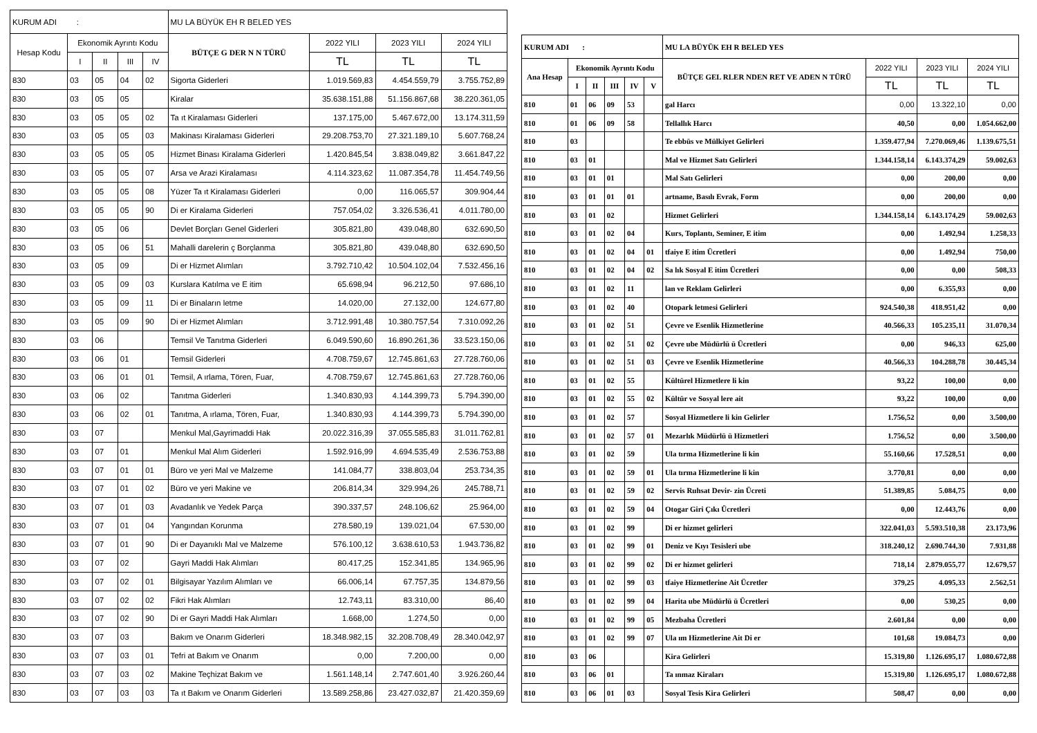| KURUM ADI : | | | | | MU LA BÜYÜK EH R BELED YES | | | |
| Hesap Kodu | Ekonomik Ayrıntı Kodu | | | | BÜTÇE G DER N N TÜRÜ | 2022 YILI | 2023 YILI | 2024 YILI |
| | I | II | III | IV | | TL | TL | TL |
| 830 | 03 | 05 | 04 | 02 | Sigorta Giderleri | 1.019.569,83 | 4.454.559,79 | 3.755.752,89 |
| 830 | 03 | 05 | 05 | | Kiralar | 35.638.151,88 | 51.156.867,68 | 38.220.361,05 |
| 830 | 03 | 05 | 05 | 02 | Ta ıt Kiralaması Giderleri | 137.175,00 | 5.467.672,00 | 13.174.311,59 |
| 830 | 03 | 05 | 05 | 03 | Makinası Kiralaması Giderleri | 29.208.753,70 | 27.321.189,10 | 5.607.768,24 |
| 830 | 03 | 05 | 05 | 05 | Hizmet Binası Kiralama Giderleri | 1.420.845,54 | 3.838.049,82 | 3.661.847,22 |
| 830 | 03 | 05 | 05 | 07 | Arsa ve Arazi Kiralaması | 4.114.323,62 | 11.087.354,78 | 11.454.749,56 |
| 830 | 03 | 05 | 05 | 08 | Yüzer Ta ıt Kiralaması Giderleri | 0,00 | 116.065,57 | 309.904,44 |
| 830 | 03 | 05 | 05 | 90 | Di er Kiralama Giderleri | 757.054,02 | 3.326.536,41 | 4.011.780,00 |
| 830 | 03 | 05 | 06 | | Devlet Borçları Genel Giderleri | 305.821,80 | 439.048,80 | 632.690,50 |
| 830 | 03 | 05 | 06 | 51 | Mahalli darelerin ç Borçlanma | 305.821,80 | 439.048,80 | 632.690,50 |
| 830 | 03 | 05 | 09 | | Di er Hizmet Alımları | 3.792.710,42 | 10.504.102,04 | 7.532.456,16 |
| 830 | 03 | 05 | 09 | 03 | Kurslara Katılma ve E itim | 65.698,94 | 96.212,50 | 97.686,10 |
| 830 | 03 | 05 | 09 | 11 | Di er Binaların letme | 14.020,00 | 27.132,00 | 124.677,80 |
| 830 | 03 | 05 | 09 | 90 | Di er Hizmet Alımları | 3.712.991,48 | 10.380.757,54 | 7.310.092,26 |
| 830 | 03 | 06 | | | Temsil Ve Tanıtma Giderleri | 6.049.590,60 | 16.890.261,36 | 33.523.150,06 |
| 830 | 03 | 06 | 01 | | Temsil Giderleri | 4.708.759,67 | 12.745.861,63 | 27.728.760,06 |
| 830 | 03 | 06 | 01 | 01 | Temsil, A ırlama, Tören, Fuar, | 4.708.759,67 | 12.745.861,63 | 27.728.760,06 |
| 830 | 03 | 06 | 02 | | Tanıtma Giderleri | 1.340.830,93 | 4.144.399,73 | 5.794.390,00 |
| 830 | 03 | 06 | 02 | 01 | Tanıtma, A ırlama, Tören, Fuar, | 1.340.830,93 | 4.144.399,73 | 5.794.390,00 |
| 830 | 03 | 07 | | | Menkul Mal,Gayrimaddi Hak | 20.022.316,39 | 37.055.585,83 | 31.011.762,81 |
| 830 | 03 | 07 | 01 | | Menkul Mal Alım Giderleri | 1.592.916,99 | 4.694.535,49 | 2.536.753,88 |
| 830 | 03 | 07 | 01 | 01 | Büro ve yeri Mal ve Malzeme | 141.084,77 | 338.803,04 | 253.734,35 |
| 830 | 03 | 07 | 01 | 02 | Büro ve yeri Makine ve | 206.814,34 | 329.994,26 | 245.788,71 |
| 830 | 03 | 07 | 01 | 03 | Avadanlık ve Yedek Parça | 390.337,57 | 248.106,62 | 25.964,00 |
| 830 | 03 | 07 | 01 | 04 | Yangından Korunma | 278.580,19 | 139.021,04 | 67.530,00 |
| 830 | 03 | 07 | 01 | 90 | Di er Dayanıklı Mal ve Malzeme | 576.100,12 | 3.638.610,53 | 1.943.736,82 |
| 830 | 03 | 07 | 02 | | Gayri Maddi Hak Alımları | 80.417,25 | 152.341,85 | 134.965,96 |
| 830 | 03 | 07 | 02 | 01 | Bilgisayar Yazılım Alımları ve | 66.006,14 | 67.757,35 | 134.879,56 |
| 830 | 03 | 07 | 02 | 02 | Fikri Hak Alımları | 12.743,11 | 83.310,00 | 86,40 |
| 830 | 03 | 07 | 02 | 90 | Di er Gayri Maddi Hak Alımları | 1.668,00 | 1.274,50 | 0,00 |
| 830 | 03 | 07 | 03 | | Bakım ve Onarım Giderleri | 18.348.982,15 | 32.208.708,49 | 28.340.042,97 |
| 830 | 03 | 07 | 03 | 01 | Tefri at Bakım ve Onarım | 0,00 | 7.200,00 | 0,00 |
| 830 | 03 | 07 | 03 | 02 | Makine Teçhizat Bakım ve | 1.561.148,14 | 2.747.601,40 | 3.926.260,44 |
| 830 | 03 | 07 | 03 | 03 | Ta ıt Bakım ve Onarım Giderleri | 13.589.258,86 | 23.427.032,87 | 21.420.359,69 |
| KURUM ADI : | | | | | | MU LA BÜYÜK EH R BELED YES | | | |
| Ana Hesap | Ekonomik Ayrıntı Kodu | | | | | BÜTÇE GEL RLER NDEN RET VE ADEN N TÜRÜ | 2022 YILI | 2023 YILI | 2024 YILI |
| | I | II | III | IV | V | | TL | TL | TL |
| 810 | 01 | 06 | 09 | 53 | | gal Harcı | 0,00 | 13.322,10 | 0,00 |
| 810 | 01 | 06 | 09 | 58 | | Tellallık Harcı | 40,50 | 0,00 | 1.054.662,00 |
| 810 | 03 | | | | | Te ebbüs ve Mülkiyet Gelirleri | 1.359.477,94 | 7.270.069,46 | 1.139.675,51 |
| 810 | 03 | 01 | | | | Mal ve Hizmet Satı Gelirleri | 1.344.158,14 | 6.143.374,29 | 59.002,63 |
| 810 | 03 | 01 | 01 | | | Mal Satı Gelirleri | 0,00 | 200,00 | 0,00 |
| 810 | 03 | 01 | 01 | 01 | | artname, Basılı Evrak, Form | 0,00 | 200,00 | 0,00 |
| 810 | 03 | 01 | 02 | | | Hizmet Gelirleri | 1.344.158,14 | 6.143.174,29 | 59.002,63 |
| 810 | 03 | 01 | 02 | 04 | | Kurs, Toplantı, Seminer, E itim | 0,00 | 1.492,94 | 1.258,33 |
| 810 | 03 | 01 | 02 | 04 | 01 | tfaiye E itim Ücretleri | 0,00 | 1.492,94 | 750,00 |
| 810 | 03 | 01 | 02 | 04 | 02 | Sa lık Sosyal E itim Ücretleri | 0,00 | 0,00 | 508,33 |
| 810 | 03 | 01 | 02 | 11 | | lan ve Reklam Gelirleri | 0,00 | 6.355,93 | 0,00 |
| 810 | 03 | 01 | 02 | 40 | | Otopark letmesi Gelirleri | 924.540,38 | 418.951,42 | 0,00 |
| 810 | 03 | 01 | 02 | 51 | | Çevre ve Esenlik Hizmetlerine | 40.566,33 | 105.235,11 | 31.070,34 |
| 810 | 03 | 01 | 02 | 51 | 02 | Çevre ube Müdürlü ü Ücretleri | 0,00 | 946,33 | 625,00 |
| 810 | 03 | 01 | 02 | 51 | 03 | Çevre ve Esenlik Hizmetlerine | 40.566,33 | 104.288,78 | 30.445,34 |
| 810 | 03 | 01 | 02 | 55 | | Kültürel Hizmetlere li kin | 93,22 | 100,00 | 0,00 |
| 810 | 03 | 01 | 02 | 55 | 02 | Kültür ve Sosyal lere ait | 93,22 | 100,00 | 0,00 |
| 810 | 03 | 01 | 02 | 57 | | Sosyal Hizmetlere li kin Gelirler | 1.756,52 | 0,00 | 3.500,00 |
| 810 | 03 | 01 | 02 | 57 | 01 | Mezarlık Müdürlü ü Hizmetleri | 1.756,52 | 0,00 | 3.500,00 |
| 810 | 03 | 01 | 02 | 59 | | Ula tırma Hizmetlerine li kin | 55.160,66 | 17.528,51 | 0,00 |
| 810 | 03 | 01 | 02 | 59 | 01 | Ula tırma Hizmetlerine li kin | 3.770,81 | 0,00 | 0,00 |
| 810 | 03 | 01 | 02 | 59 | 02 | Servis Ruhsat Devir- zin Ücreti | 51.389,85 | 5.084,75 | 0,00 |
| 810 | 03 | 01 | 02 | 59 | 04 | Otogar Giri Çıkı Ücretleri | 0,00 | 12.443,76 | 0,00 |
| 810 | 03 | 01 | 02 | 99 | | Di er hizmet gelirleri | 322.041,03 | 5.593.510,38 | 23.173,96 |
| 810 | 03 | 01 | 02 | 99 | 01 | Deniz ve Kıyı Tesisleri ube | 318.240,12 | 2.690.744,30 | 7.931,88 |
| 810 | 03 | 01 | 02 | 99 | 02 | Di er hizmet gelirleri | 718,14 | 2.879.055,77 | 12.679,57 |
| 810 | 03 | 01 | 02 | 99 | 03 | tfaiye Hizmetlerine Ait Ücretler | 379,25 | 4.095,33 | 2.562,51 |
| 810 | 03 | 01 | 02 | 99 | 04 | Harita ube Müdürlü ü Ücretleri | 0,00 | 530,25 | 0,00 |
| 810 | 03 | 01 | 02 | 99 | 05 | Mezbaha Ücretleri | 2.601,84 | 0,00 | 0,00 |
| 810 | 03 | 01 | 02 | 99 | 07 | Ula ım Hizmetlerine Ait Di er | 101,68 | 19.084,73 | 0,00 |
| 810 | 03 | 06 | | | | Kira Gelirleri | 15.319,80 | 1.126.695,17 | 1.080.672,88 |
| 810 | 03 | 06 | 01 | | | Ta ınmaz Kiraları | 15.319,80 | 1.126.695,17 | 1.080.672,88 |
| 810 | 03 | 06 | 01 | 03 | | Sosyal Tesis Kira Gelirleri | 508,47 | 0,00 | 0,00 |